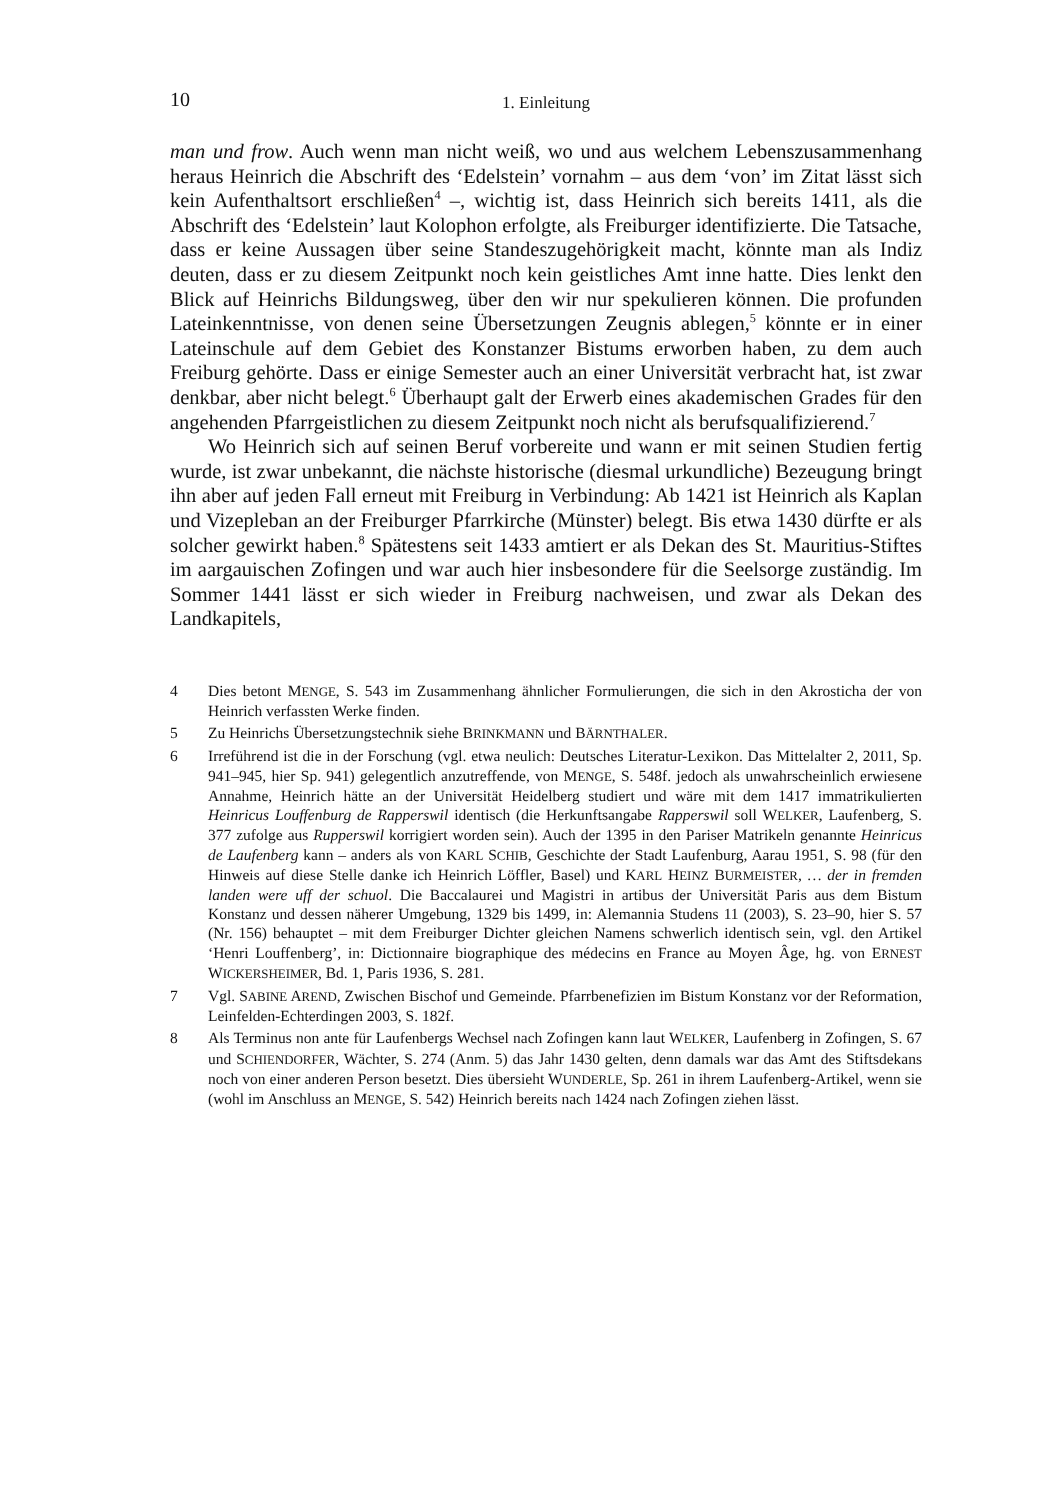10 1. Einleitung
man und frow. Auch wenn man nicht weiß, wo und aus welchem Lebenszusammenhang heraus Heinrich die Abschrift des ‘Edelstein’ vornahm – aus dem ‘von’ im Zitat lässt sich kein Aufenthaltsort erschließen<sup>4</sup> –, wichtig ist, dass Heinrich sich bereits 1411, als die Abschrift des ‘Edelstein’ laut Kolophon erfolgte, als Freiburger identifizierte. Die Tatsache, dass er keine Aussagen über seine Standeszugehörigkeit macht, könnte man als Indiz deuten, dass er zu diesem Zeitpunkt noch kein geistliches Amt inne hatte. Dies lenkt den Blick auf Heinrichs Bildungsweg, über den wir nur spekulieren können. Die profunden Lateinkenntnisse, von denen seine Übersetzungen Zeugnis ablegen,<sup>5</sup> könnte er in einer Lateinschule auf dem Gebiet des Konstanzer Bistums erworben haben, zu dem auch Freiburg gehörte. Dass er einige Semester auch an einer Universität verbracht hat, ist zwar denkbar, aber nicht belegt.<sup>6</sup> Überhaupt galt der Erwerb eines akademischen Grades für den angehenden Pfarrgeistlichen zu diesem Zeitpunkt noch nicht als berufsqualifizierend.<sup>7</sup>
Wo Heinrich sich auf seinen Beruf vorbereite und wann er mit seinen Studien fertig wurde, ist zwar unbekannt, die nächste historische (diesmal urkundliche) Bezeugung bringt ihn aber auf jeden Fall erneut mit Freiburg in Verbindung: Ab 1421 ist Heinrich als Kaplan und Vizepleban an der Freiburger Pfarrkirche (Münster) belegt. Bis etwa 1430 dürfte er als solcher gewirkt haben.<sup>8</sup> Spätestens seit 1433 amtiert er als Dekan des St. Mauritius-Stiftes im aargauischen Zofingen und war auch hier insbesondere für die Seelsorge zuständig. Im Sommer 1441 lässt er sich wieder in Freiburg nachweisen, und zwar als Dekan des Landkapitels,
4 Dies betont MENGE, S. 543 im Zusammenhang ähnlicher Formulierungen, die sich in den Akrosticha der von Heinrich verfassten Werke finden.
5 Zu Heinrichs Übersetzungstechnik siehe BRINKMANN und BÄRNTHALER.
6 Irreführend ist die in der Forschung (vgl. etwa neulich: Deutsches Literatur-Lexikon. Das Mittelalter 2, 2011, Sp. 941–945, hier Sp. 941) gelegentlich anzutreffende, von MENGE, S. 548f. jedoch als unwahrscheinlich erwiesene Annahme, Heinrich hätte an der Universität Heidelberg studiert und wäre mit dem 1417 immatrikulierten Heinricus Louffenburg de Rapperswil identisch (die Herkunftsangabe Rapperswil soll WELKER, Laufenberg, S. 377 zufolge aus Rupperswil korrigiert worden sein). Auch der 1395 in den Pariser Matrikeln genannte Heinricus de Laufenberg kann – anders als von KARL SCHIB, Geschichte der Stadt Laufenburg, Aarau 1951, S. 98 (für den Hinweis auf diese Stelle danke ich Heinrich Löffler, Basel) und KARL HEINZ BURMEISTER, … der in fremden landen were uff der schuol. Die Baccalaurei und Magistri in artibus der Universität Paris aus dem Bistum Konstanz und dessen näherer Umgebung, 1329 bis 1499, in: Alemannia Studens 11 (2003), S. 23–90, hier S. 57 (Nr. 156) behauptet – mit dem Freiburger Dichter gleichen Namens schwerlich identisch sein, vgl. den Artikel ‘Henri Louffenberg’, in: Dictionnaire biographique des médecins en France au Moyen Âge, hg. von ERNEST WICKERSHEIMER, Bd. 1, Paris 1936, S. 281.
7 Vgl. SABINE AREND, Zwischen Bischof und Gemeinde. Pfarrbenefizien im Bistum Konstanz vor der Reformation, Leinfelden-Echterdingen 2003, S. 182f.
8 Als Terminus non ante für Laufenbergs Wechsel nach Zofingen kann laut WELKER, Laufenberg in Zofingen, S. 67 und SCHIENDORFER, Wächter, S. 274 (Anm. 5) das Jahr 1430 gelten, denn damals war das Amt des Stiftsdekans noch von einer anderen Person besetzt. Dies übersieht WUNDERLE, Sp. 261 in ihrem Laufenberg-Artikel, wenn sie (wohl im Anschluss an MENGE, S. 542) Heinrich bereits nach 1424 nach Zofingen ziehen lässt.